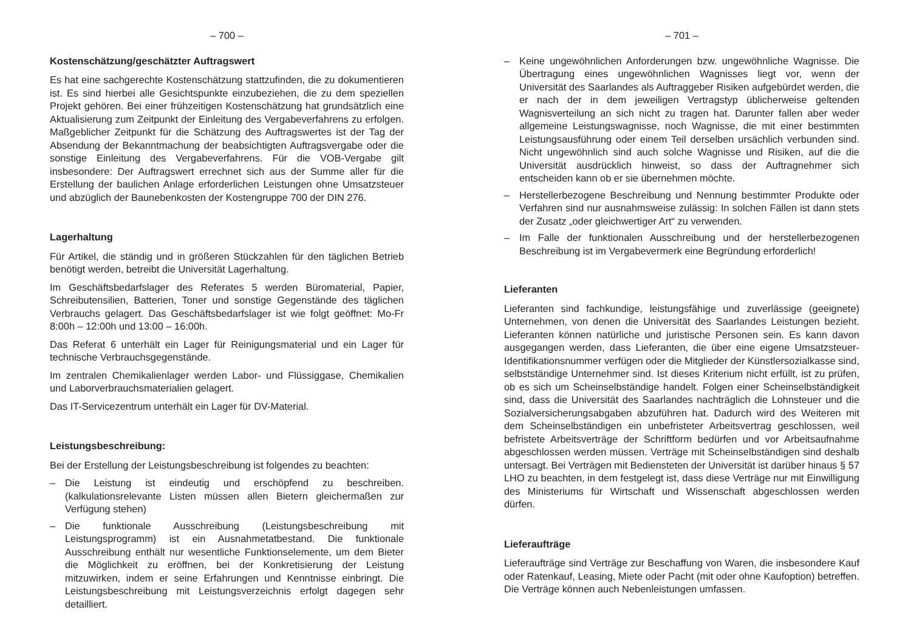– 700 –
Kostenschätzung/geschätzter Auftragswert
Es hat eine sachgerechte Kostenschätzung stattzufinden, die zu dokumentieren ist. Es sind hierbei alle Gesichtspunkte einzubeziehen, die zu dem speziellen Projekt gehören. Bei einer frühzeitigen Kostenschätzung hat grundsätzlich eine Aktualisierung zum Zeitpunkt der Einleitung des Vergabeverfahrens zu erfolgen. Maßgeblicher Zeitpunkt für die Schätzung des Auftragswertes ist der Tag der Absendung der Bekanntmachung der beabsichtigten Auftragsvergabe oder die sonstige Einleitung des Vergabeverfahrens. Für die VOB-Vergabe gilt insbesondere: Der Auftragswert errechnet sich aus der Summe aller für die Erstellung der baulichen Anlage erforderlichen Leistungen ohne Umsatzsteuer und abzüglich der Baunebenkosten der Kostengruppe 700 der DIN 276.
Lagerhaltung
Für Artikel, die ständig und in größeren Stückzahlen für den täglichen Betrieb benötigt werden, betreibt die Universität Lagerhaltung.
Im Geschäftsbedarfslager des Referates 5 werden Büromaterial, Papier, Schreibutensilien, Batterien, Toner und sonstige Gegenstände des täglichen Verbrauchs gelagert. Das Geschäftsbedarfslager ist wie folgt geöffnet: Mo-Fr 8:00h – 12:00h und 13:00 – 16:00h.
Das Referat 6 unterhält ein Lager für Reinigungsmaterial und ein Lager für technische Verbrauchsgegenstände.
Im zentralen Chemikalienlager werden Labor- und Flüssiggase, Chemikalien und Laborverbrauchsmaterialien gelagert.
Das IT-Servicezentrum unterhält ein Lager für DV-Material.
Leistungsbeschreibung:
Bei der Erstellung der Leistungsbeschreibung ist folgendes zu beachten:
– Die Leistung ist eindeutig und erschöpfend zu beschreiben. (kalkulationsrelevante Listen müssen allen Bietern gleichermaßen zur Verfügung stehen)
– Die funktionale Ausschreibung (Leistungsbeschreibung mit Leistungsprogramm) ist ein Ausnahmetatbestand. Die funktionale Ausschreibung enthält nur wesentliche Funktionselemente, um dem Bieter die Möglichkeit zu eröffnen, bei der Konkretisierung der Leistung mitzuwirken, indem er seine Erfahrungen und Kenntnisse einbringt. Die Leistungsbeschreibung mit Leistungsverzeichnis erfolgt dagegen sehr detailliert.
– 701 –
– Keine ungewöhnlichen Anforderungen bzw. ungewöhnliche Wagnisse. Die Übertragung eines ungewöhnlichen Wagnisses liegt vor, wenn der Universität des Saarlandes als Auftraggeber Risiken aufgebürdet werden, die er nach der in dem jeweiligen Vertragstyp üblicherweise geltenden Wagnisverteilung an sich nicht zu tragen hat. Darunter fallen aber weder allgemeine Leistungswagnisse, noch Wagnisse, die mit einer bestimmten Leistungsausführung oder einem Teil derselben ursächlich verbunden sind. Nicht ungewöhnlich sind auch solche Wagnisse und Risiken, auf die die Universität ausdrücklich hinweist, so dass der Auftragnehmer sich entscheiden kann ob er sie übernehmen möchte.
– Herstellerbezogene Beschreibung und Nennung bestimmter Produkte oder Verfahren sind nur ausnahmsweise zulässig: In solchen Fällen ist dann stets der Zusatz „oder gleichwertiger Art“ zu verwenden.
– Im Falle der funktionalen Ausschreibung und der herstellerbezogenen Beschreibung ist im Vergabevermerk eine Begründung erforderlich!
Lieferanten
Lieferanten sind fachkundige, leistungsfähige und zuverlässige (geeignete) Unternehmen, von denen die Universität des Saarlandes Leistungen bezieht. Lieferanten können natürliche und juristische Personen sein. Es kann davon ausgegangen werden, dass Lieferanten, die über eine eigene Umsatzsteuer-Identifikationsnummer verfügen oder die Mitglieder der Künstlersozialkasse sind, selbstständige Unternehmer sind. Ist dieses Kriterium nicht erfüllt, ist zu prüfen, ob es sich um Scheinselbständige handelt. Folgen einer Scheinselbständigkeit sind, dass die Universität des Saarlandes nachträglich die Lohnsteuer und die Sozialversicherungsabgaben abzuführen hat. Dadurch wird des Weiteren mit dem Scheinselbständigen ein unbefristeter Arbeitsvertrag geschlossen, weil befristete Arbeitsverträge der Schriftform bedürfen und vor Arbeitsaufnahme abgeschlossen werden müssen. Verträge mit Scheinselbständigen sind deshalb untersagt. Bei Verträgen mit Bediensteten der Universität ist darüber hinaus § 57 LHO zu beachten, in dem festgelegt ist, dass diese Verträge nur mit Einwilligung des Ministeriums für Wirtschaft und Wissenschaft abgeschlossen werden dürfen.
Lieferaufträge
Lieferaufträge sind Verträge zur Beschaffung von Waren, die insbesondere Kauf oder Ratenkauf, Leasing, Miete oder Pacht (mit oder ohne Kaufoption) betreffen. Die Verträge können auch Nebenleistungen umfassen.